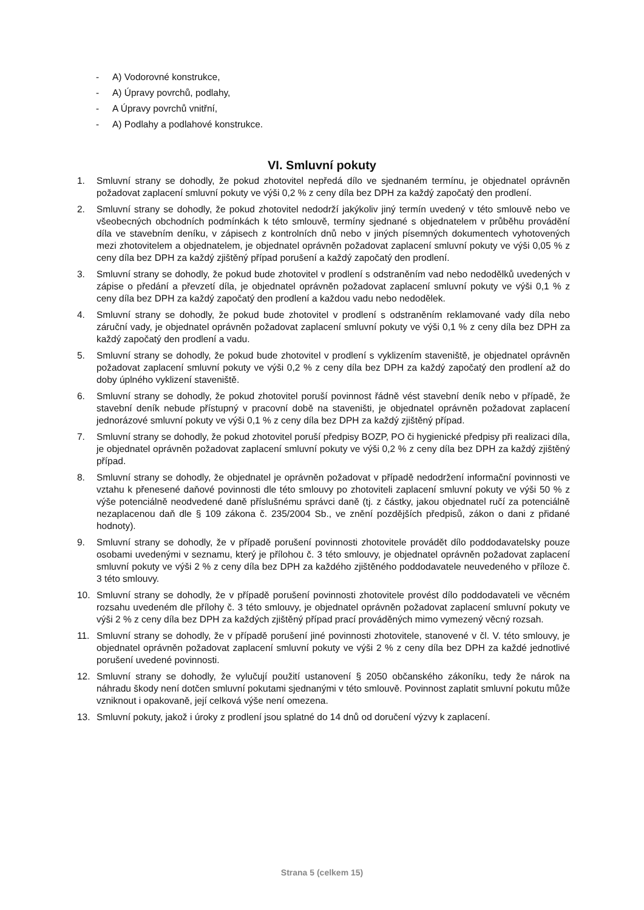- A) Vodorovné konstrukce,
- A) Úpravy povrchů, podlahy,
- A Úpravy povrchů vnitřní,
- A) Podlahy a podlahové konstrukce.
VI. Smluvní pokuty
1. Smluvní strany se dohodly, že pokud zhotovitel nepředá dílo ve sjednaném termínu, je objednatel oprávněn požadovat zaplacení smluvní pokuty ve výši 0,2 % z ceny díla bez DPH za každý započatý den prodlení.
2. Smluvní strany se dohodly, že pokud zhotovitel nedodrží jakýkoliv jiný termín uvedený v této smlouvě nebo ve všeobecných obchodních podmínkách k této smlouvě, termíny sjednané s objednatelem v průběhu provádění díla ve stavebním deníku, v zápisech z kontrolních dnů nebo v jiných písemných dokumentech vyhotovených mezi zhotovitelem a objednatelem, je objednatel oprávněn požadovat zaplacení smluvní pokuty ve výši 0,05 % z ceny díla bez DPH za každý zjištěný případ porušení a každý započatý den prodlení.
3. Smluvní strany se dohodly, že pokud bude zhotovitel v prodlení s odstraněním vad nebo nedodělků uvedených v zápise o předání a převzetí díla, je objednatel oprávněn požadovat zaplacení smluvní pokuty ve výši 0,1 % z ceny díla bez DPH za každý započatý den prodlení a každou vadu nebo nedodělek.
4. Smluvní strany se dohodly, že pokud bude zhotovitel v prodlení s odstraněním reklamované vady díla nebo záruční vady, je objednatel oprávněn požadovat zaplacení smluvní pokuty ve výši 0,1 % z ceny díla bez DPH za každý započatý den prodlení a vadu.
5. Smluvní strany se dohodly, že pokud bude zhotovitel v prodlení s vyklizením staveniště, je objednatel oprávněn požadovat zaplacení smluvní pokuty ve výši 0,2 % z ceny díla bez DPH za každý započatý den prodlení až do doby úplného vyklizení staveniště.
6. Smluvní strany se dohodly, že pokud zhotovitel poruší povinnost řádně vést stavební deník nebo v případě, že stavební deník nebude přístupný v pracovní době na staveništi, je objednatel oprávněn požadovat zaplacení jednorázové smluvní pokuty ve výši 0,1 % z ceny díla bez DPH za každý zjištěný případ.
7. Smluvní strany se dohodly, že pokud zhotovitel poruší předpisy BOZP, PO či hygienické předpisy při realizaci díla, je objednatel oprávněn požadovat zaplacení smluvní pokuty ve výši 0,2 % z ceny díla bez DPH za každý zjištěný případ.
8. Smluvní strany se dohodly, že objednatel je oprávněn požadovat v případě nedodržení informační povinnosti ve vztahu k přenesené daňové povinnosti dle této smlouvy po zhotoviteli zaplacení smluvní pokuty ve výši 50 % z výše potenciálně neodvedené daně příslušnému správci daně (tj. z částky, jakou objednatel ručí za potenciálně nezaplacenou daň dle § 109 zákona č. 235/2004 Sb., ve znění pozdějších předpisů, zákon o dani z přidané hodnoty).
9. Smluvní strany se dohodly, že v případě porušení povinnosti zhotovitele provádět dílo poddodavatelsky pouze osobami uvedenými v seznamu, který je přílohou č. 3 této smlouvy, je objednatel oprávněn požadovat zaplacení smluvní pokuty ve výši 2 % z ceny díla bez DPH za každého zjištěného poddodavatele neuvedeného v příloze č. 3 této smlouvy.
10. Smluvní strany se dohodly, že v případě porušení povinnosti zhotovitele provést dílo poddodavateli ve věcném rozsahu uvedeném dle přílohy č. 3 této smlouvy, je objednatel oprávněn požadovat zaplacení smluvní pokuty ve výši 2 % z ceny díla bez DPH za každých zjištěný případ prací prováděných mimo vymezený věcný rozsah.
11. Smluvní strany se dohodly, že v případě porušení jiné povinnosti zhotovitele, stanovené v čl. V. této smlouvy, je objednatel oprávněn požadovat zaplacení smluvní pokuty ve výši 2 % z ceny díla bez DPH za každé jednotlivé porušení uvedené povinnosti.
12. Smluvní strany se dohodly, že vylučují použití ustanovení § 2050 občanského zákoníku, tedy že nárok na náhradu škody není dotčen smluvní pokutami sjednanými v této smlouvě. Povinnost zaplatit smluvní pokutu může vzniknout i opakovaně, její celková výše není omezena.
13. Smluvní pokuty, jakož i úroky z prodlení jsou splatné do 14 dnů od doručení výzvy k zaplacení.
Strana 5 (celkem 15)